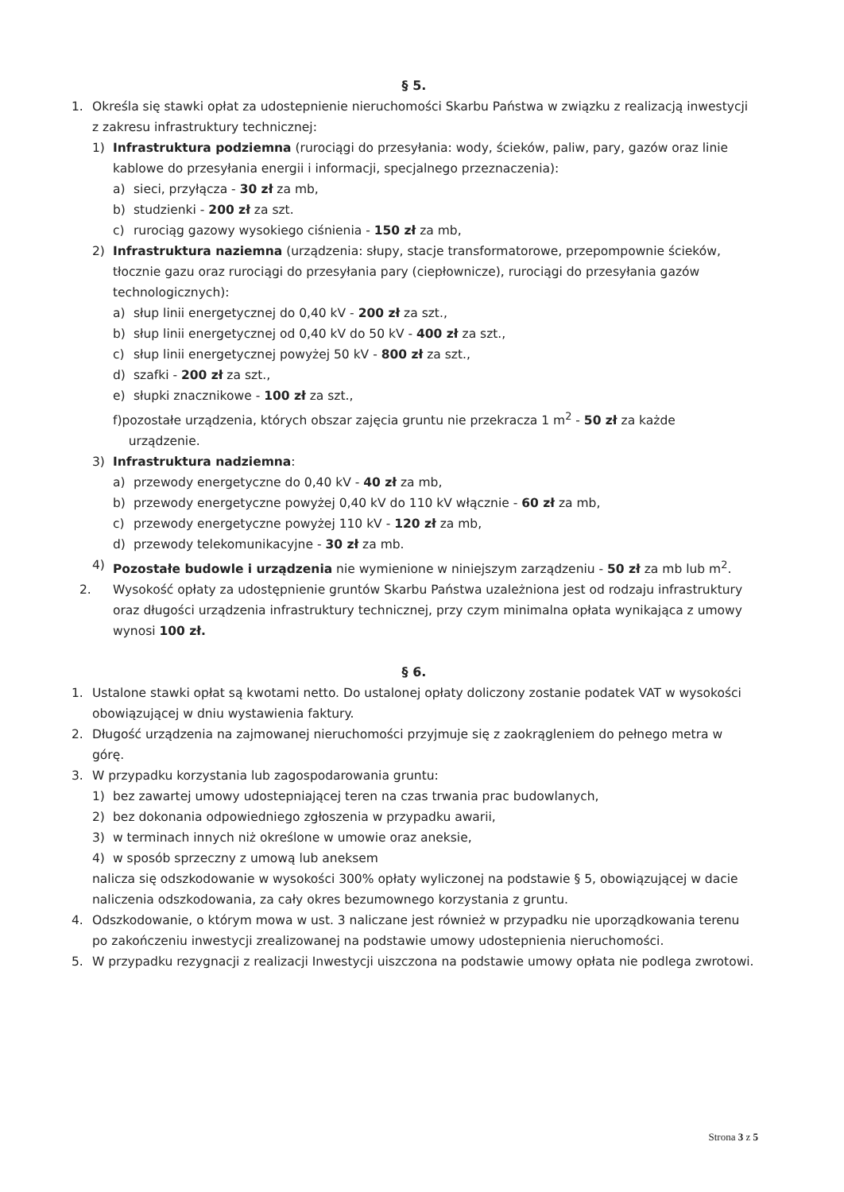§ 5.
1. Określa się stawki opłat za udostepnienie nieruchomości Skarbu Państwa w związku z realizacją inwestycji z zakresu infrastruktury technicznej:
1) Infrastruktura podziemna (rurociągi do przesyłania: wody, ścieków, paliw, pary, gazów oraz linie kablowe do przesyłania energii i informacji, specjalnego przeznaczenia):
a) sieci, przyłącza - 30 zł za mb,
b) studzienki - 200 zł za szt.
c) rurociąg gazowy wysokiego ciśnienia - 150 zł za mb,
2) Infrastruktura naziemna (urządzenia: słupy, stacje transformatorowe, przepompownie ścieków, tłocznie gazu oraz rurociągi do przesyłania pary (ciepłownicze), rurociągi do przesyłania gazów technologicznych):
a) słup linii energetycznej do 0,40 kV - 200 zł za szt.,
b) słup linii energetycznej od 0,40 kV do 50 kV - 400 zł za szt.,
c) słup linii energetycznej powyżej 50 kV - 800 zł za szt.,
d) szafki - 200 zł za szt.,
e) słupki znacznikowe - 100 zł za szt.,
f)pozostałe urządzenia, których obszar zajęcia gruntu nie przekracza 1 m<sup>2</sup> - 50 zł za każde
urządzenie.
3) Infrastruktura nadziemna:
a) przewody energetyczne do 0,40 kV - 40 zł za mb,
b) przewody energetyczne powyżej 0,40 kV do 110 kV włącznie - 60 zł za mb,
c) przewody energetyczne powyżej 110 kV - 120 zł za mb,
d) przewody telekomunikacyjne - 30 zł za mb.
4) Pozostałe budowle i urządzenia nie wymienione w niniejszym zarządzeniu - 50 zł za mb lub m<sup>2</sup>.
2. Wysokość opłaty za udostępnienie gruntów Skarbu Państwa uzależniona jest od rodzaju infrastruktury oraz długości urządzenia infrastruktury technicznej, przy czym minimalna opłata wynikająca z umowy wynosi 100 zł.
§ 6.
1. Ustalone stawki opłat są kwotami netto. Do ustalonej opłaty doliczony zostanie podatek VAT w wysokości obowiązującej w dniu wystawienia faktury.
2. Długość urządzenia na zajmowanej nieruchomości przyjmuje się z zaokrągleniem do pełnego metra w górę.
3. W przypadku korzystania lub zagospodarowania gruntu:
1) bez zawartej umowy udostepniającej teren na czas trwania prac budowlanych,
2) bez dokonania odpowiedniego zgłoszenia w przypadku awarii,
3) w terminach innych niż określone w umowie oraz aneksie,
4) w sposób sprzeczny z umową lub aneksem
nalicza się odszkodowanie w wysokości 300% opłaty wyliczonej na podstawie § 5, obowiązującej w dacie naliczenia odszkodowania, za cały okres bezumownego korzystania z gruntu.
4. Odszkodowanie, o którym mowa w ust. 3 naliczane jest również w przypadku nie uporządkowania terenu po zakończeniu inwestycji zrealizowanej na podstawie umowy udostepnienia nieruchomości.
5. W przypadku rezygnacji z realizacji Inwestycji uiszczona na podstawie umowy opłata nie podlega zwrotowi.
Strona 3 z 5